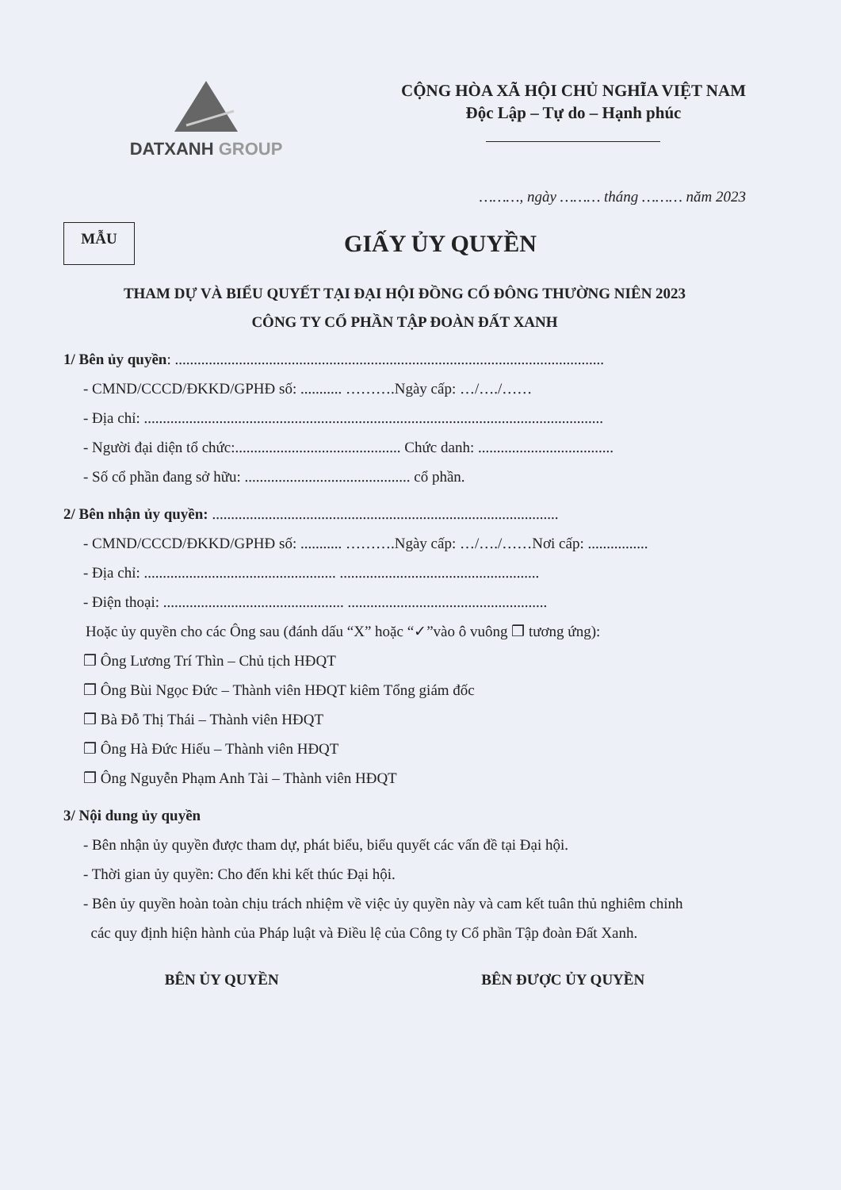DATXANH GROUP
CỘNG HÒA XÃ HỘI CHỦ NGHĨA VIỆT NAM
Độc Lập – Tự do – Hạnh phúc
………, ngày ……… tháng ……… năm 2023
MẪU
GIẤY ỦY QUYỀN
THAM DỰ VÀ BIỂU QUYẾT TẠI ĐẠI HỘI ĐỒNG CỔ ĐÔNG THƯỜNG NIÊN 2023
CÔNG TY CỔ PHẦN TẬP ĐOÀN ĐẤT XANH
1/ Bên ủy quyền: ..................................................................................................................
- CMND/CCCD/ĐKKD/GPHĐ số: ........... ……….Ngày cấp: …/…./……
- Địa chỉ: ..........................................................................................................................
- Người đại diện tổ chức:............................................ Chức danh: ....................................
- Số cổ phần đang sở hữu: ............................................ cổ phần.
2/ Bên nhận ủy quyền: ............................................................................................
- CMND/CCCD/ĐKKD/GPHĐ số: ........... ……….Ngày cấp: …/…./……Nơi cấp: ................
- Địa chỉ: ................................................... .....................................................
- Điện thoại: ................................................ .....................................................
Hoặc ủy quyền cho các Ông sau (đánh dấu “X” hoặc “✓”vào ô vuông ❒ tương ứng):
❒ Ông Lương Trí Thìn – Chủ tịch HĐQT
❒ Ông Bùi Ngọc Đức – Thành viên HĐQT kiêm Tổng giám đốc
❒ Bà Đỗ Thị Thái – Thành viên HĐQT
❒ Ông Hà Đức Hiếu – Thành viên HĐQT
❒ Ông Nguyễn Phạm Anh Tài – Thành viên HĐQT
3/ Nội dung ủy quyền
- Bên nhận ủy quyền được tham dự, phát biểu, biểu quyết các vấn đề tại Đại hội.
- Thời gian ủy quyền: Cho đến khi kết thúc Đại hội.
- Bên ủy quyền hoàn toàn chịu trách nhiệm về việc ủy quyền này và cam kết tuân thủ nghiêm chỉnh
các quy định hiện hành của Pháp luật và Điều lệ của Công ty Cổ phần Tập đoàn Đất Xanh.
BÊN ỦY QUYỀN BÊN ĐƯỢC ỦY QUYỀN